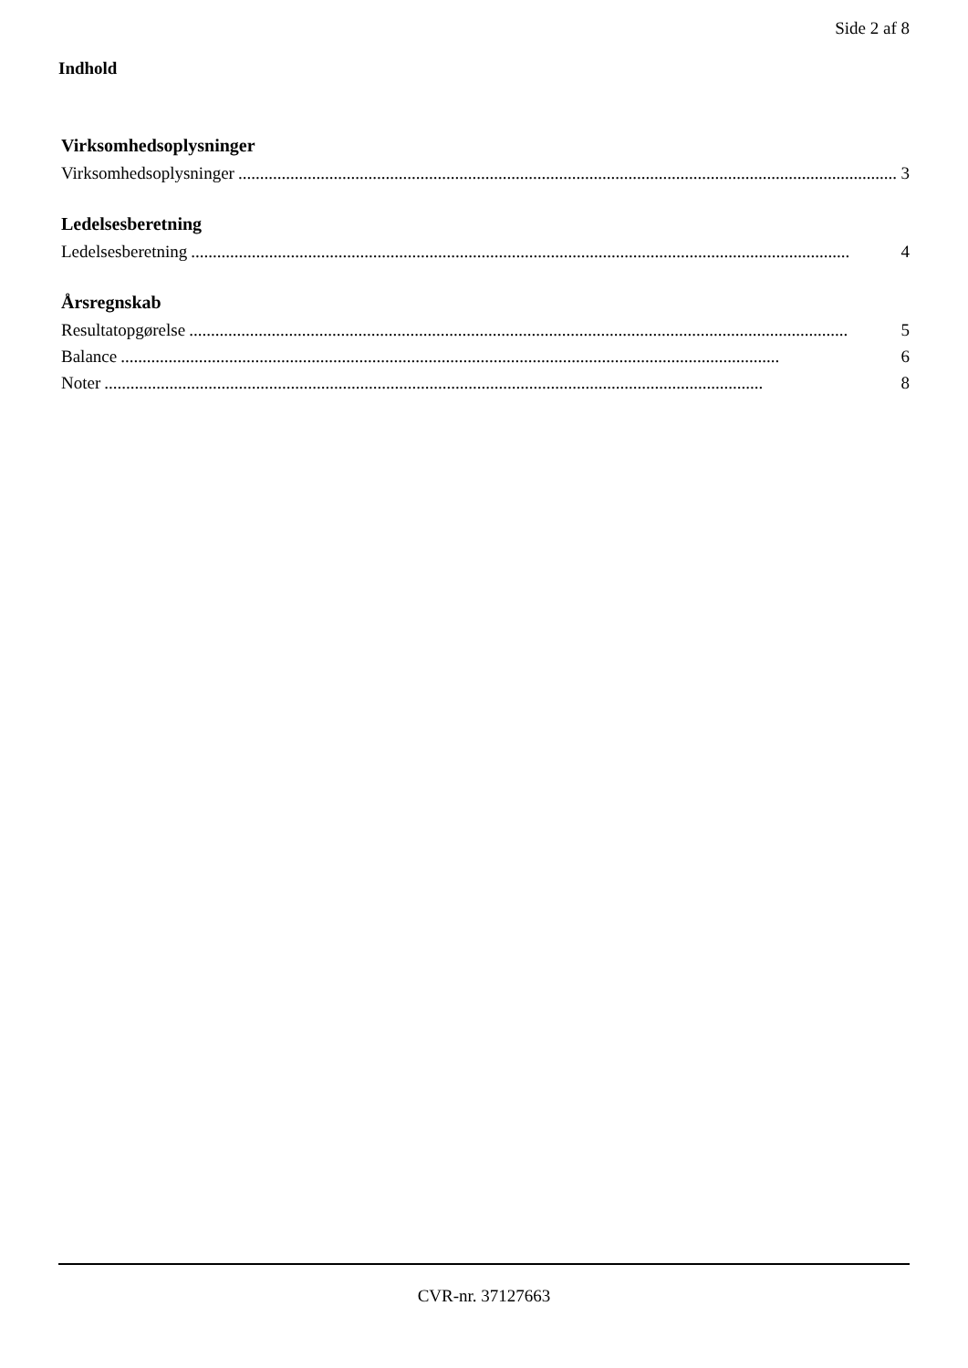Side 2 af 8
Indhold
Virksomhedsoplysninger
Virksomhedsoplysninger........................................................................................................................................................ 3
Ledelsesberetning
Ledelsesberetning........................................................................................................................................................ 4
Årsregnskab
Resultatopgørelse........................................................................................................................................................ 5
Balance........................................................................................................................................................ 6
Noter........................................................................................................................................................ 8
CVR-nr. 37127663